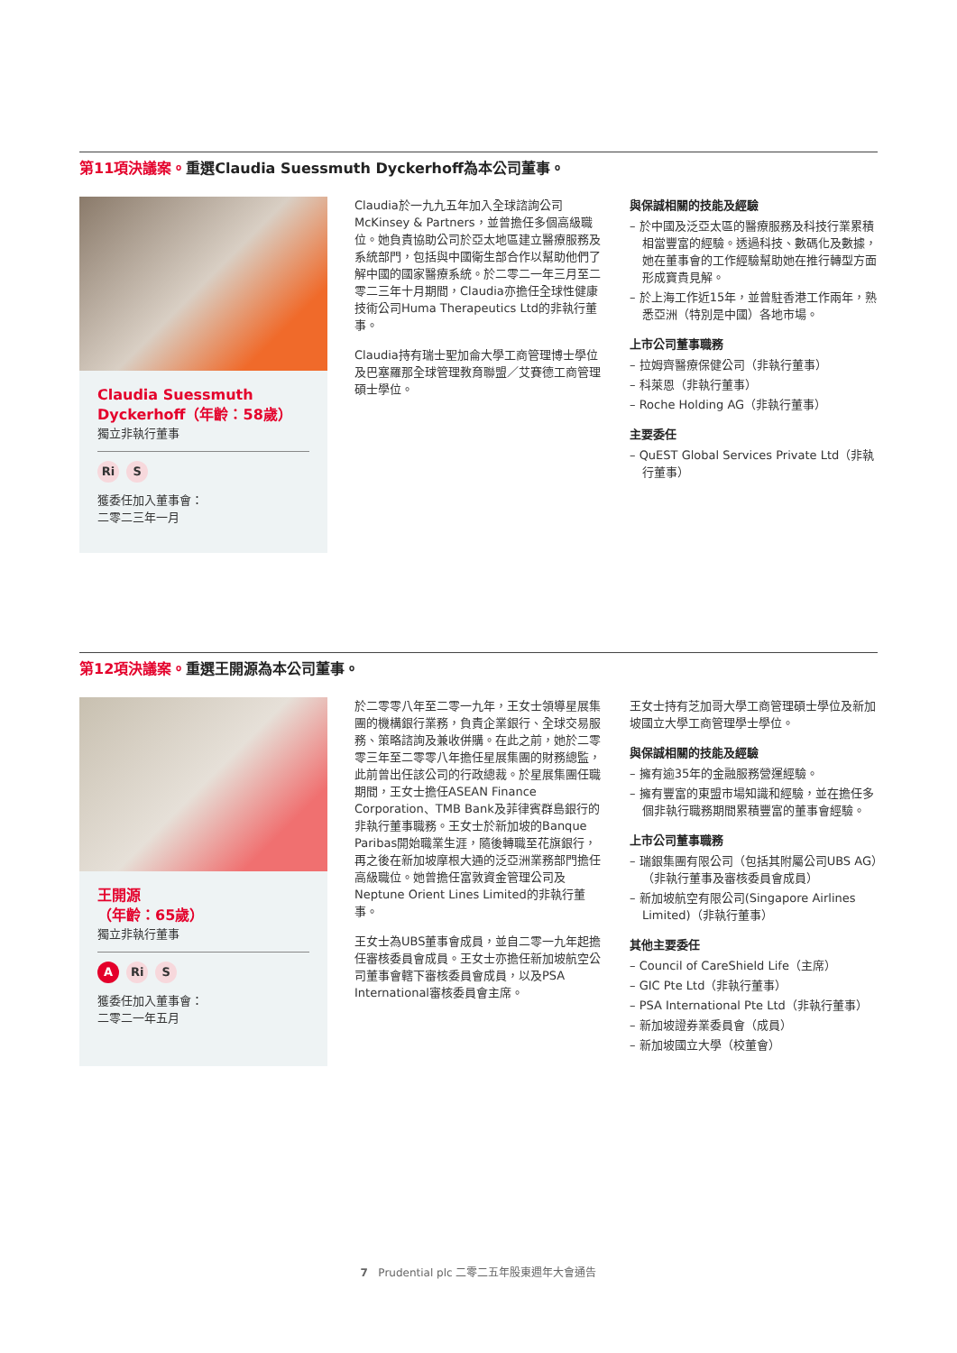第11項決議案。重選Claudia Suessmuth Dyckerhoff為本公司董事。
Claudia Suessmuth Dyckerhoff（年齡：58歲）
獨立非執行董事
Ri S
獲委任加入董事會：
二零二三年一月
Claudia於一九九五年加入全球諮詢公司McKinsey & Partners，並曾擔任多個高級職位。她負責協助公司於亞太地區建立醫療服務及系統部門，包括與中國衛生部合作以幫助他們了解中國的國家醫療系統。於二零二一年三月至二零二三年十月期間，Claudia亦擔任全球性健康技術公司Huma Therapeutics Ltd的非執行董事。
Claudia持有瑞士聖加侖大學工商管理博士學位及巴塞羅那全球管理教育聯盟／艾賽德工商管理碩士學位。
與保誠相關的技能及經驗
– 於中國及泛亞太區的醫療服務及科技行業累積相當豐富的經驗。透過科技、數碼化及數據，她在董事會的工作經驗幫助她在推行轉型方面形成寶貴見解。
– 於上海工作近15年，並曾駐香港工作兩年，熟悉亞洲（特別是中國）各地市場。
上市公司董事職務
– 拉姆齊醫療保健公司（非執行董事）
– 科萊恩（非執行董事）
– Roche Holding AG（非執行董事）
主要委任
– QuEST Global Services Private Ltd（非執行董事）
第12項決議案。重選王開源為本公司董事。
王開源
（年齡：65歲）
獨立非執行董事
A Ri S
獲委任加入董事會：
二零二一年五月
於二零零八年至二零一九年，王女士領導星展集團的機構銀行業務，負責企業銀行、全球交易服務、策略諮詢及兼收併購。在此之前，她於二零零三年至二零零八年擔任星展集團的財務總監，此前曾出任該公司的行政總裁。於星展集團任職期間，王女士擔任ASEAN Finance Corporation、TMB Bank及菲律賓群島銀行的非執行董事職務。王女士於新加坡的Banque Paribas開始職業生涯，隨後轉職至花旗銀行，再之後在新加坡摩根大通的泛亞洲業務部門擔任高級職位。她曾擔任富敦資金管理公司及Neptune Orient Lines Limited的非執行董事。
王女士為UBS董事會成員，並自二零一九年起擔任審核委員會成員。王女士亦擔任新加坡航空公司董事會轄下審核委員會成員，以及PSA International審核委員會主席。
王女士持有芝加哥大學工商管理碩士學位及新加坡國立大學工商管理學士學位。
與保誠相關的技能及經驗
– 擁有逾35年的金融服務營運經驗。
– 擁有豐富的東盟市場知識和經驗，並在擔任多個非執行職務期間累積豐富的董事會經驗。
上市公司董事職務
– 瑞銀集團有限公司（包括其附屬公司UBS AG）（非執行董事及審核委員會成員）
– 新加坡航空有限公司(Singapore Airlines Limited)（非執行董事）
其他主要委任
– Council of CareShield Life（主席）
– GIC Pte Ltd（非執行董事）
– PSA International Pte Ltd（非執行董事）
– 新加坡證券業委員會（成員）
– 新加坡國立大學（校董會）
7 Prudential plc 二零二五年股東週年大會通告